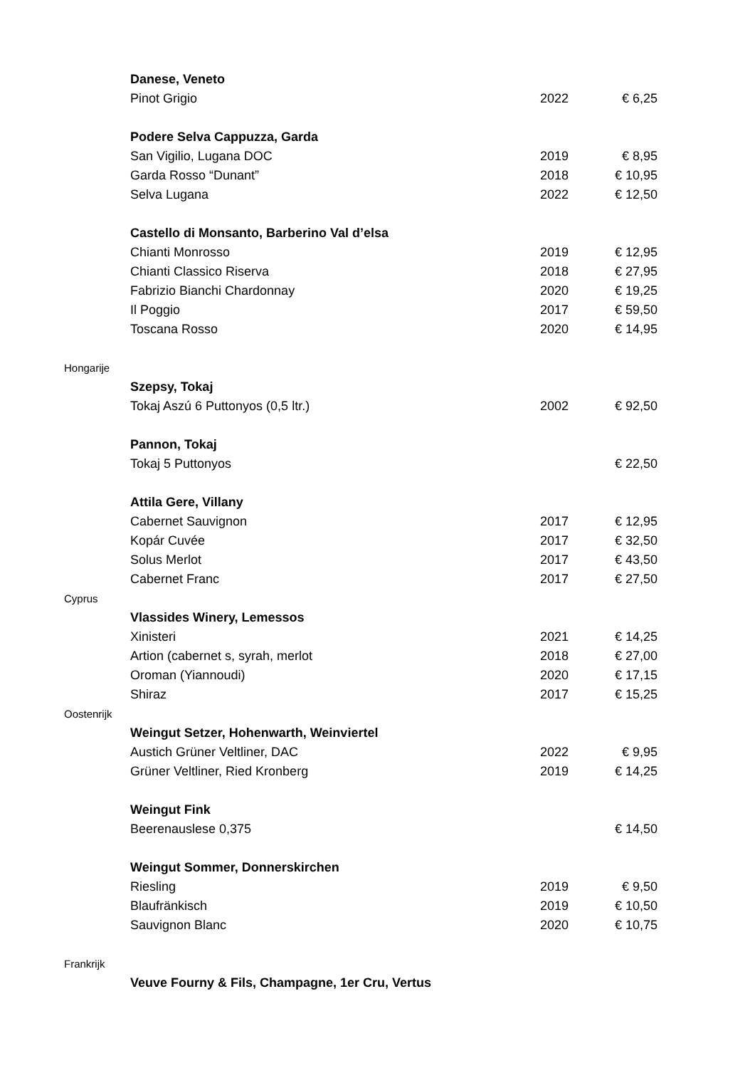| | Danese, Veneto | | |
| | Pinot Grigio | 2022 | € 6,25 |
| | Podere Selva Cappuzza, Garda | | |
| | San Vigilio, Lugana DOC | 2019 | € 8,95 |
| | Garda Rosso “Dunant” | 2018 | € 10,95 |
| | Selva Lugana | 2022 | € 12,50 |
| | Castello di Monsanto, Barberino Val d’elsa | | |
| | Chianti Monrosso | 2019 | € 12,95 |
| | Chianti Classico Riserva | 2018 | € 27,95 |
| | Fabrizio Bianchi Chardonnay | 2020 | € 19,25 |
| | Il Poggio | 2017 | € 59,50 |
| | Toscana Rosso | 2020 | € 14,95 |
| Hongarije | | | |
| | Szepsy, Tokaj | | |
| | Tokaj Aszú 6 Puttonyos (0,5 ltr.) | 2002 | € 92,50 |
| | Pannon, Tokaj | | |
| | Tokaj 5 Puttonyos | | € 22,50 |
| | Attila Gere, Villany | | |
| | Cabernet Sauvignon | 2017 | € 12,95 |
| | Kopár Cuvée | 2017 | € 32,50 |
| | Solus Merlot | 2017 | € 43,50 |
| | Cabernet Franc | 2017 | € 27,50 |
| Cyprus | | | |
| | Vlassides Winery, Lemessos | | |
| | Xinisteri | 2021 | € 14,25 |
| | Artion (cabernet s, syrah, merlot | 2018 | € 27,00 |
| | Oroman (Yiannoudi) | 2020 | € 17,15 |
| | Shiraz | 2017 | € 15,25 |
| Oostenrijk | | | |
| | Weingut Setzer, Hohenwarth, Weinviertel | | |
| | Austich Grüner Veltliner, DAC | 2022 | € 9,95 |
| | Grüner Veltliner, Ried Kronberg | 2019 | € 14,25 |
| | Weingut Fink | | |
| | Beerenauslese 0,375 | | € 14,50 |
| | Weingut Sommer, Donnerskirchen | | |
| | Riesling | 2019 | € 9,50 |
| | Blaufränkisch | 2019 | € 10,50 |
| | Sauvignon Blanc | 2020 | € 10,75 |
| Frankrijk | | | |
| | Veuve Fourny & Fils, Champagne, 1er Cru, Vertus | | |